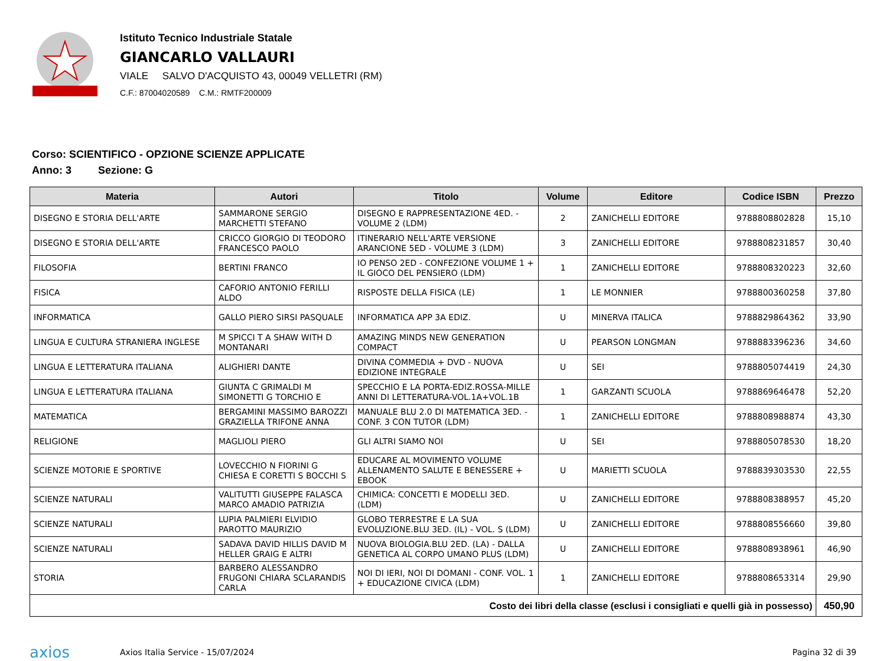Istituto Tecnico Industriale Statale
GIANCARLO VALLAURI
VIALE SALVO D'ACQUISTO 43, 00049 VELLETRI (RM)
C.F.: 87004020589 C.M.: RMTF200009
Corso: SCIENTIFICO - OPZIONE SCIENZE APPLICATE
Anno: 3 Sezione: G
| Materia | Autori | Titolo | Volume | Editore | Codice ISBN | Prezzo |
| --- | --- | --- | --- | --- | --- | --- |
| DISEGNO E STORIA DELL'ARTE | SAMMARONE SERGIO MARCHETTI STEFANO | DISEGNO E RAPPRESENTAZIONE 4ED. - VOLUME 2 (LDM) | 2 | ZANICHELLI EDITORE | 9788808802828 | 15,10 |
| DISEGNO E STORIA DELL'ARTE | CRICCO GIORGIO DI TEODORO FRANCESCO PAOLO | ITINERARIO NELL'ARTE VERSIONE ARANCIONE 5ED - VOLUME 3 (LDM) | 3 | ZANICHELLI EDITORE | 9788808231857 | 30,40 |
| FILOSOFIA | BERTINI FRANCO | IO PENSO 2ED - CONFEZIONE VOLUME 1 + IL GIOCO DEL PENSIERO (LDM) | 1 | ZANICHELLI EDITORE | 9788808320223 | 32,60 |
| FISICA | CAFORIO ANTONIO FERILLI ALDO | RISPOSTE DELLA FISICA (LE) | 1 | LE MONNIER | 9788800360258 | 37,80 |
| INFORMATICA | GALLO PIERO SIRSI PASQUALE | INFORMATICA APP 3A EDIZ. | U | MINERVA ITALICA | 9788829864362 | 33,90 |
| LINGUA E CULTURA STRANIERA INGLESE | M SPICCI T A SHAW WITH D MONTANARI | AMAZING MINDS NEW GENERATION COMPACT | U | PEARSON LONGMAN | 9788883396236 | 34,60 |
| LINGUA E LETTERATURA ITALIANA | ALIGHIERI DANTE | DIVINA COMMEDIA + DVD - NUOVA EDIZIONE INTEGRALE | U | SEI | 9788805074419 | 24,30 |
| LINGUA E LETTERATURA ITALIANA | GIUNTA C GRIMALDI M SIMONETTI G TORCHIO E | SPECCHIO E LA PORTA-EDIZ.ROSSA-MILLE ANNI DI LETTERATURA-VOL.1A+VOL.1B | 1 | GARZANTI SCUOLA | 9788869646478 | 52,20 |
| MATEMATICA | BERGAMINI MASSIMO BAROZZI GRAZIELLA TRIFONE ANNA | MANUALE BLU 2.0 DI MATEMATICA 3ED. - CONF. 3 CON TUTOR (LDM) | 1 | ZANICHELLI EDITORE | 9788808988874 | 43,30 |
| RELIGIONE | MAGLIOLI PIERO | GLI ALTRI SIAMO NOI | U | SEI | 9788805078530 | 18,20 |
| SCIENZE MOTORIE E SPORTIVE | LOVECCHIO N FIORINI G CHIESA E CORETTI S BOCCHI S | EDUCARE AL MOVIMENTO VOLUME ALLENAMENTO SALUTE E BENESSERE + EBOOK | U | MARIETTI SCUOLA | 9788839303530 | 22,55 |
| SCIENZE NATURALI | VALITUTTI GIUSEPPE FALASCA MARCO AMADIO PATRIZIA | CHIMICA: CONCETTI E MODELLI 3ED. (LDM) | U | ZANICHELLI EDITORE | 9788808388957 | 45,20 |
| SCIENZE NATURALI | LUPIA PALMIERI ELVIDIO PAROTTO MAURIZIO | GLOBO TERRESTRE E LA SUA EVOLUZIONE.BLU 3ED. (IL) - VOL. S (LDM) | U | ZANICHELLI EDITORE | 9788808556660 | 39,80 |
| SCIENZE NATURALI | SADAVA DAVID HILLIS DAVID M HELLER GRAIG E ALTRI | NUOVA BIOLOGIA.BLU 2ED. (LA) - DALLA GENETICA AL CORPO UMANO PLUS (LDM) | U | ZANICHELLI EDITORE | 9788808938961 | 46,90 |
| STORIA | BARBERO ALESSANDRO FRUGONI CHIARA SCLARANDIS CARLA | NOI DI IERI, NOI DI DOMANI - CONF. VOL. 1 + EDUCAZIONE CIVICA (LDM) | 1 | ZANICHELLI EDITORE | 9788808653314 | 29,90 |
| Costo dei libri della classe (esclusi i consigliati e quelli già in possesso) | | | | | | 450,90 |
axios
Axios Italia Service - 15/07/2024
Pagina 32 di 39